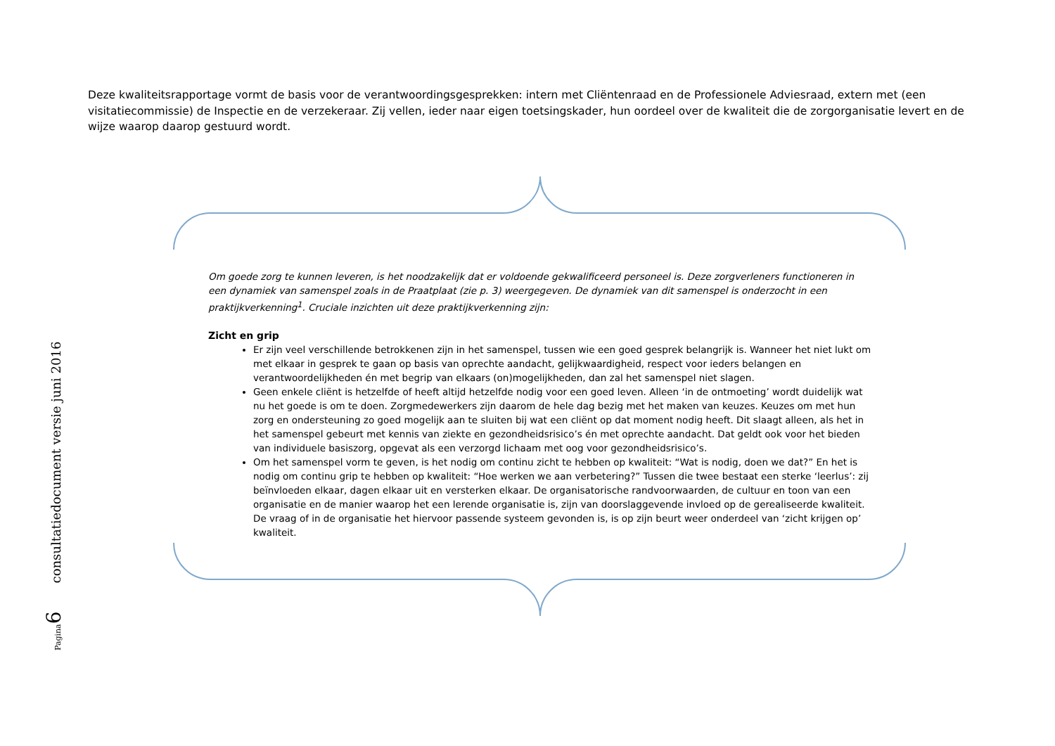Deze kwaliteitsrapportage vormt de basis voor de verantwoordingsgesprekken: intern met Cliëntenraad en de Professionele Adviesraad, extern met (een visitatiecommissie) de Inspectie en de verzekeraar. Zij vellen, ieder naar eigen toetsingskader, hun oordeel over de kwaliteit die de zorgorganisatie levert en de wijze waarop daarop gestuurd wordt.
Om goede zorg te kunnen leveren, is het noodzakelijk dat er voldoende gekwalificeerd personeel is. Deze zorgverleners functioneren in een dynamiek van samenspel zoals in de Praatplaat (zie p. 3) weergegeven. De dynamiek van dit samenspel is onderzocht in een praktijkverkenning<sup>1</sup>. Cruciale inzichten uit deze praktijkverkenning zijn:
Zicht en grip
Er zijn veel verschillende betrokkenen zijn in het samenspel, tussen wie een goed gesprek belangrijk is. Wanneer het niet lukt om met elkaar in gesprek te gaan op basis van oprechte aandacht, gelijkwaardigheid, respect voor ieders belangen en verantwoordelijkheden én met begrip van elkaars (on)mogelijkheden, dan zal het samenspel niet slagen.
Geen enkele cliënt is hetzelfde of heeft altijd hetzelfde nodig voor een goed leven. Alleen ‘in de ontmoeting’ wordt duidelijk wat nu het goede is om te doen. Zorgmedewerkers zijn daarom de hele dag bezig met het maken van keuzes. Keuzes om met hun zorg en ondersteuning zo goed mogelijk aan te sluiten bij wat een cliënt op dat moment nodig heeft. Dit slaagt alleen, als het in het samenspel gebeurt met kennis van ziekte en gezondheidsrisico’s én met oprechte aandacht. Dat geldt ook voor het bieden van individuele basiszorg, opgevat als een verzorgd lichaam met oog voor gezondheidsrisico’s.
Om het samenspel vorm te geven, is het nodig om continu zicht te hebben op kwaliteit: “Wat is nodig, doen we dat?” En het is nodig om continu grip te hebben op kwaliteit: “Hoe werken we aan verbetering?” Tussen die twee bestaat een sterke ‘leerlus’: zij beïnvloeden elkaar, dagen elkaar uit en versterken elkaar. De organisatorische randvoorwaarden, de cultuur en toon van een organisatie en de manier waarop het een lerende organisatie is, zijn van doorslaggevende invloed op de gerealiseerde kwaliteit. De vraag of in de organisatie het hiervoor passende systeem gevonden is, is op zijn beurt weer onderdeel van ‘zicht krijgen op’ kwaliteit.
Pagina 6 consultatiedocument versie juni 2016